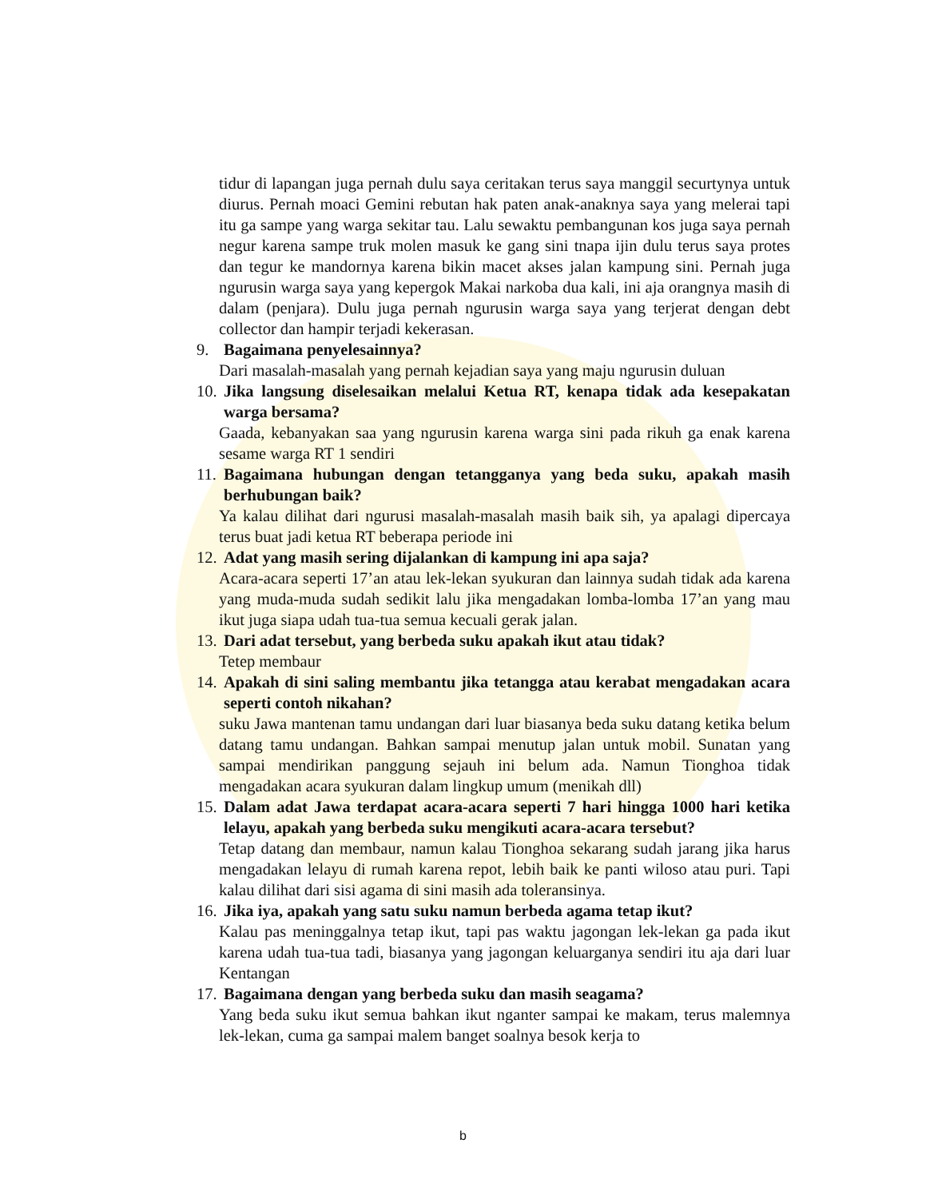tidur di lapangan juga pernah dulu saya ceritakan terus saya manggil securtynya untuk diurus. Pernah moaci Gemini rebutan hak paten anak-anaknya saya yang melerai tapi itu ga sampe yang warga sekitar tau. Lalu sewaktu pembangunan kos juga saya pernah negur karena sampe truk molen masuk ke gang sini tnapa ijin dulu terus saya protes dan tegur ke mandornya karena bikin macet akses jalan kampung sini. Pernah juga ngurusin warga saya yang kepergok Makai narkoba dua kali, ini aja orangnya masih di dalam (penjara). Dulu juga pernah ngurusin warga saya yang terjerat dengan debt collector dan hampir terjadi kekerasan.
9. Bagaimana penyelesainnya?
Dari masalah-masalah yang pernah kejadian saya yang maju ngurusin duluan
10. Jika langsung diselesaikan melalui Ketua RT, kenapa tidak ada kesepakatan warga bersama?
Gaada, kebanyakan saa yang ngurusin karena warga sini pada rikuh ga enak karena sesame warga RT 1 sendiri
11. Bagaimana hubungan dengan tetangganya yang beda suku, apakah masih berhubungan baik?
Ya kalau dilihat dari ngurusi masalah-masalah masih baik sih, ya apalagi dipercaya terus buat jadi ketua RT beberapa periode ini
12. Adat yang masih sering dijalankan di kampung ini apa saja?
Acara-acara seperti 17’an atau lek-lekan syukuran dan lainnya sudah tidak ada karena yang muda-muda sudah sedikit lalu jika mengadakan lomba-lomba 17’an yang mau ikut juga siapa udah tua-tua semua kecuali gerak jalan.
13. Dari adat tersebut, yang berbeda suku apakah ikut atau tidak?
Tetep membaur
14. Apakah di sini saling membantu jika tetangga atau kerabat mengadakan acara seperti contoh nikahan?
suku Jawa mantenan tamu undangan dari luar biasanya beda suku datang ketika belum datang tamu undangan. Bahkan sampai menutup jalan untuk mobil. Sunatan yang sampai mendirikan panggung sejauh ini belum ada. Namun Tionghoa tidak mengadakan acara syukuran dalam lingkup umum (menikah dll)
15. Dalam adat Jawa terdapat acara-acara seperti 7 hari hingga 1000 hari ketika lelayu, apakah yang berbeda suku mengikuti acara-acara tersebut?
Tetap datang dan membaur, namun kalau Tionghoa sekarang sudah jarang jika harus mengadakan lelayu di rumah karena repot, lebih baik ke panti wiloso atau puri. Tapi kalau dilihat dari sisi agama di sini masih ada toleransinya.
16. Jika iya, apakah yang satu suku namun berbeda agama tetap ikut?
Kalau pas meninggalnya tetap ikut, tapi pas waktu jagongan lek-lekan ga pada ikut karena udah tua-tua tadi, biasanya yang jagongan keluarganya sendiri itu aja dari luar Kentangan
17. Bagaimana dengan yang berbeda suku dan masih seagama?
Yang beda suku ikut semua bahkan ikut nganter sampai ke makam, terus malemnya lek-lekan, cuma ga sampai malem banget soalnya besok kerja to
b